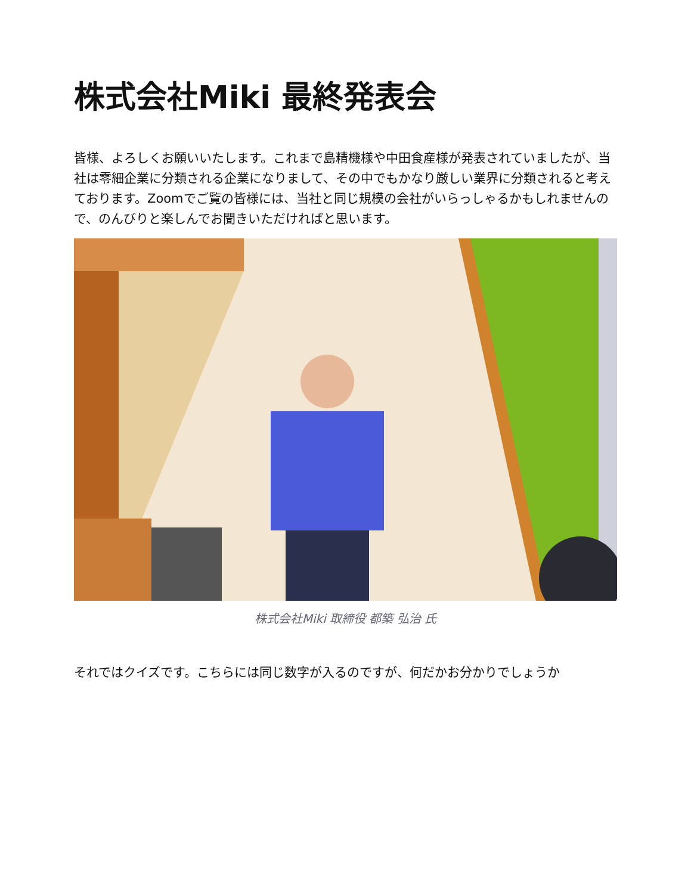株式会社Miki 最終発表会
皆様、よろしくお願いいたします。これまで島精機様や中田食産様が発表されていましたが、当社は零細企業に分類される企業になりまして、その中でもかなり厳しい業界に分類されると考えております。Zoomでご覧の皆様には、当社と同じ規模の会社がいらっしゃるかもしれませんので、のんびりと楽しんでお聞きいただければと思います。
株式会社Miki 取締役 都築 弘治 氏
それではクイズです。こちらには同じ数字が入るのですが、何だかお分かりでしょうか